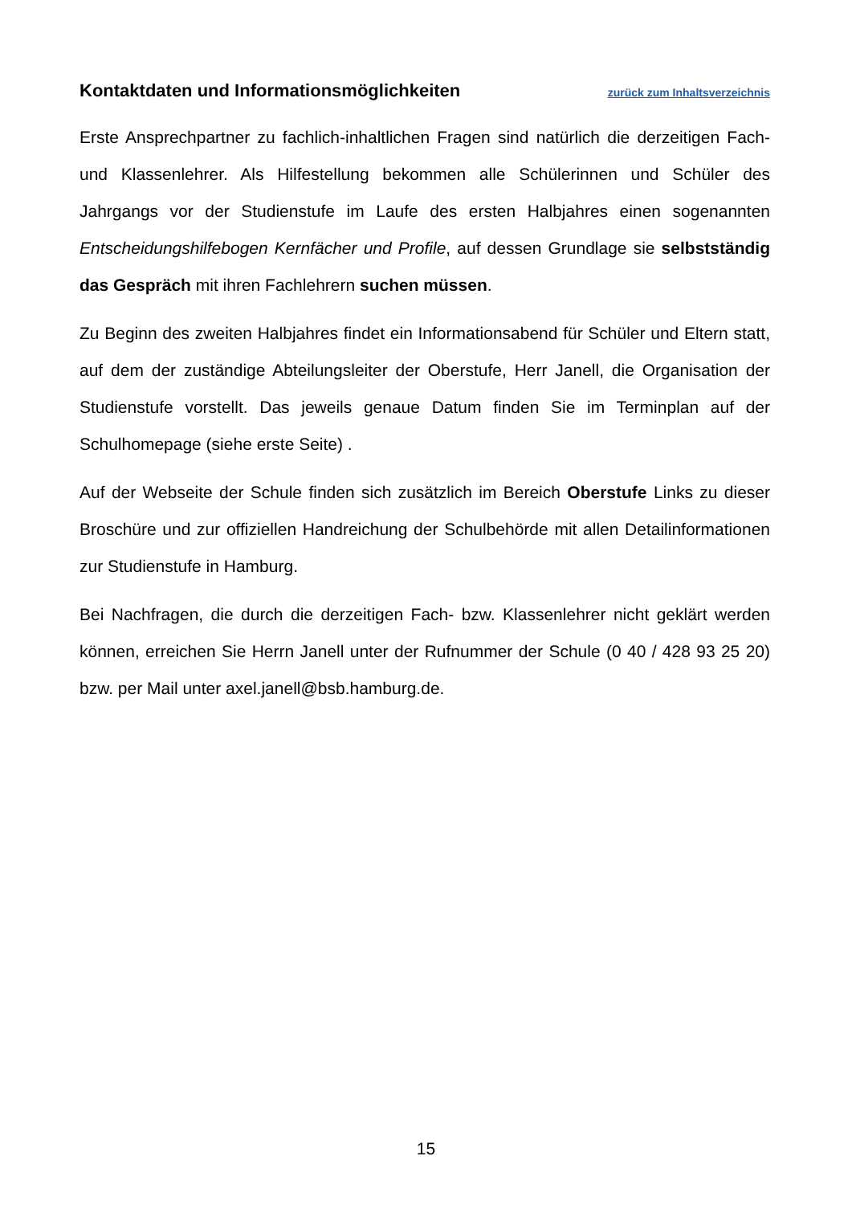Kontaktdaten und Informationsmöglichkeiten
zurück zum Inhaltsverzeichnis
Erste Ansprechpartner zu fachlich-inhaltlichen Fragen sind natürlich die derzeitigen Fach- und Klassenlehrer. Als Hilfestellung bekommen alle Schülerinnen und Schüler des Jahrgangs vor der Studienstufe im Laufe des ersten Halbjahres einen sogenannten Entscheidungshilfebogen Kernfächer und Profile, auf dessen Grundlage sie selbstständig das Gespräch mit ihren Fachlehrern suchen müssen.
Zu Beginn des zweiten Halbjahres findet ein Informationsabend für Schüler und Eltern statt, auf dem der zuständige Abteilungsleiter der Oberstufe, Herr Janell, die Organisation der Studienstufe vorstellt. Das jeweils genaue Datum finden Sie im Terminplan auf der Schulhomepage (siehe erste Seite) .
Auf der Webseite der Schule finden sich zusätzlich im Bereich Oberstufe Links zu dieser Broschüre und zur offiziellen Handreichung der Schulbehörde mit allen Detailinformationen zur Studienstufe in Hamburg.
Bei Nachfragen, die durch die derzeitigen Fach- bzw. Klassenlehrer nicht geklärt werden können, erreichen Sie Herrn Janell unter der Rufnummer der Schule (0 40 / 428 93 25 20) bzw. per Mail unter axel.janell@bsb.hamburg.de.
15